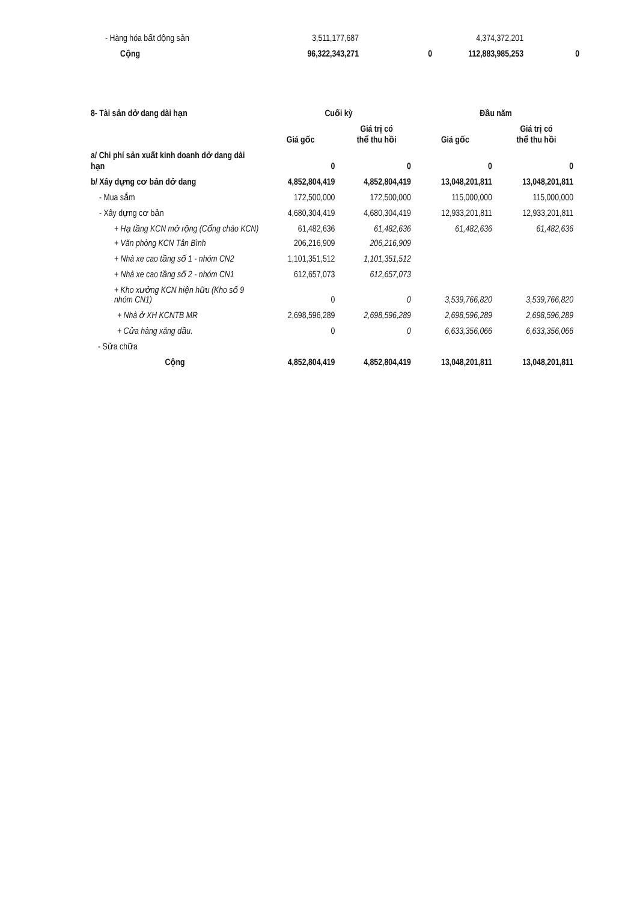| - Hàng hóa bất động sản | 3,511,177,687 | | 4,374,372,201 | |
| Cộng | 96,322,343,271 | 0 | 112,883,985,253 | 0 |
| 8- Tài sản dở dang dài hạn | Cuối kỳ | | Đầu năm | |
| | Giá gốc | Giá trị có thể thu hồi | Giá gốc | Giá trị có thể thu hồi |
| a/ Chi phí sản xuất kinh doanh dở dang dài hạn | 0 | 0 | 0 | 0 |
| b/ Xây dựng cơ bản dở dang | 4,852,804,419 | 4,852,804,419 | 13,048,201,811 | 13,048,201,811 |
| - Mua sắm | 172,500,000 | 172,500,000 | 115,000,000 | 115,000,000 |
| - Xây dựng cơ bản | 4,680,304,419 | 4,680,304,419 | 12,933,201,811 | 12,933,201,811 |
| + Hạ tầng KCN mở rộng (Cổng chào KCN) | 61,482,636 | 61,482,636 | 61,482,636 | 61,482,636 |
| + Văn phòng KCN Tân Bình | 206,216,909 | 206,216,909 | | |
| + Nhà xe cao tầng số 1 - nhóm CN2 | 1,101,351,512 | 1,101,351,512 | | |
| + Nhà xe cao tầng số 2 - nhóm CN1 | 612,657,073 | 612,657,073 | | |
| + Kho xưởng KCN hiện hữu (Kho số 9 nhóm CN1) | 0 | 0 | 3,539,766,820 | 3,539,766,820 |
| + Nhà ở XH KCNTB MR | 2,698,596,289 | 2,698,596,289 | 2,698,596,289 | 2,698,596,289 |
| + Cửa hàng xăng dầu. | 0 | 0 | 6,633,356,066 | 6,633,356,066 |
| - Sửa chữa | | | | |
| Cộng | 4,852,804,419 | 4,852,804,419 | 13,048,201,811 | 13,048,201,811 |